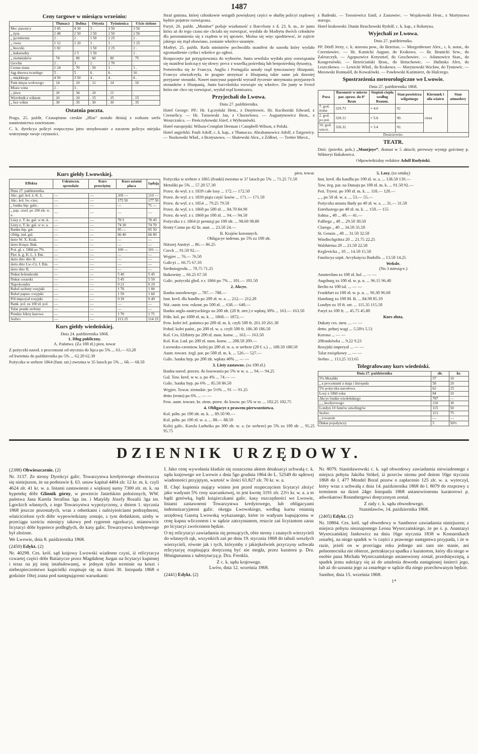1487
Ceny targowe w miesiącu wrześniu:
| | Tłumacz | Dolina | Ottynia | Tyśmienica | Uście zielone |
| --- | --- | --- | --- | --- | --- |
| Mec pszenicy | 3 45 | 4 30 | 3 . | 3 50 | 3 50 |
| „ żyta | 2 48 | 2 50 | 2 50 | 2 50 | 2 50 |
| „ jęczmienia | 2 . | 2 . | 1 50 | 2 25 | 2 . |
| „ owsa | 1 12 | 1 20 | 1 . | 1 . | 1 25 |
| „ hreczki | 1 82 | . | 1 50 | 2 25 | 2 . |
| „ kukurudzy | . | 2 5 | 1 50 | . | 2 . |
| „ ziemniaków | . 74 | . 80 | . 60 | . 80 | . 75 |
| Grochu | 2 . | 3 . | 2 . | 2 70 | . |
| Cetnar siana | 1 24 | . 70 | . 50 | 1 . | 1 . |
| Sąg drzewa twardego | 5 . | 5 . | 6 . | 6 . | 10 . |
| „ miękkiego | 4 50 | 3 50 | 4 . | 4 . | 6 . |
| Funt mięsa wołowego | . 14 | . 10 | . 12 | . 14 | . 10 |
| Miara wina | 2 . | 3 . | | | |
| „ piwa | . 20 | . 36 | . 20 | . 21 | . |
| Wyrobnik z wiktem | . 20 | . 20 | . 15 | . 15 | . 15 |
| „ bez wiktu | . 30 | . 35 | . 30 | . 30 | . 35 |
Ostatnia poczta.
Praga, 25. paźdz. Czasopismo czeskie „Hlas“ zostało dzisiaj z rozkazu szefa namiestnictwa zawieszone.
C. k. dyrekcya policyi rozpoczyna jutro urzędowanie a zarazem policya miejska wstrzymuje swoje czynności.
Straż gminna, której członkowie wstąpili powiększej części w służbę policyi rządowej będzie pojutrze rozwiązana.
Paryż, 26. paźdz. „Monitor“ podaje wiadomość z Barcelony z d. 23. b. m., że junta która aż do tego czasu nie chciała się rozwiązać, wysłała do Madrytu dwóch członków dla porozumienia się z rządem w tej sprawie. Można się więc spodziewać, że zajście jakiego się ztąd obawiano, zostanie wkrótce usunięte.
Madryt, 25. paźdz. Rada ministrów pochwaliła manifest do narodu który wydało zgromadzenie cyrku i wkrótce go ogłosi.
Rozpoczęto już przygotowania do wyborów. Junta sewilska wydała przy rozwiązaniu się manifest kończący się słowy: precz z wszelką pośrednią lub bezpośrednią dynastyą.
Potwierdza się że Francya, Anglia i Portugalia uznały rząd tymczasowy Hiszpanii. Francya oświadczyła, że pragnie utrzymać z Hiszpanią takie same jak dawniej przyjazne stosunki. Nawet nuncyusz papiezki wyraził życzenie utrzymania przyjaznych stosunków z Hiszpanią. Junta barcelońska rozwiąże się wkrótce. Do junty w Ferrol która nie chce się rozwiązać, wysłał rząd komisarza.
Przyjechali do Lwowa.
Dnia 27. października.
Hotel George: PP.: Hr. Łączyński Henr., z Dmytrowic. Hr. Raciborski Edward, z Czernelicy. — Hr. Tarnowski Jan, z Chorzelowa. — Augustynowicz Bron., z Woszczańca. — Pieńczykowski Józef, z Wybranówki.
Hotel europejski: Wilson-Cemplatt Herman i Campbell-Wilson, z Polski.
Hotel angielski: Pauli Adolf, c. k. kap., z Tłumacza. Abrahamowicz Adolf, z Targowicy. — Noskowski Wład., z Bratyszowa. — Służewski Alex., z Żółkwi. — Tretter Miecz.,
z Rudenki. — Torosiewicz Emil, z Zastawiec. — Wojakowski Henr., z Martynowa starego.
Hotel krakowski: Dunin Rzuchowski Rydolf, c. k. kap., z Rohatyna.
Wyjechali ze Lwowa.
Dnia 27. października.
PP. Dörfl Jerzy, c. k. starosta pow., do Brzeżan. — Morgenbesser Alex., c. k. notar., do Czerniowiec. — Hr. Karnicki August, do Krakowa. — Br. Brunicki Sew., do Zaleszczyk. — Agopsowicz Krzysztof, do Grochowiec. — Adamowicz Stan., do Kongresówki. — Brześciański Bron., do Brzuchowic. — Hulimka Alex, do Leszczkowa. — Lewicki Wład., do Krakowa. — Marynowski Wacław, do Tyniowic. — Morawski Romuald, do Kowalówki. — Pawłowski Kazimierz, do Hulczego.
Spostrzeżenia meteorologiczne we Lwowie.
Dnia 27. października 1868.
| Pora | Barometr w mierze par. sprow. do 0° Reau | Stopień ciepła według Reaum. | Stan powietrza wilgotnego | Kierunek i siła wiatru | Stan atmosfery |
| --- | --- | --- | --- | --- | --- |
| 7. god. zrana | 329.73 | + 4.0 | 92 | cisza | |
| 2. god. po poł. | 328.12 | + 5.6 | 90. | | |
| 10. god. wiecz. | 326.32 | + 3.4 | 92. | | |
| Deszczowno. | | | | | |
TEATR.
Dziś: (przedst. pols.) „Montjoye“, dramat w 5 aktach; pierwszy występ gościnny p. Wiktoryi Bakałowicz.
Odpowiedzialny redaktor Adolf Rudyński.
Kurs giełdy Lwowskiej.
| Effekta | Uskuteczn. sprzedaże | Kurs przeciętny | Kurs ostatni płaca | żądają |
| --- | --- | --- | --- | --- |
| Dnia 27. października. | | | | |
| Akc. gal. kol. ż. K. L. | — | — | 209 — | 210 — |
| Akc. kol. lw.-czer. | — | — | 175 50 | 177 50 |
| „ banku hip. galic. | — | — | — | 71 — |
| „ pap. czerl. po 200 złr. w. a. | — | — | — | — |
| Listy z. T. kr. gal. w m. k. | — | — | 78 5 | 78 45 |
| Listy z. T. kr. gal. w w. a. | — | — | 74 30 | 74 70 |
| Banku hip. gal. | — | — | 85 — | 85 50 |
| Oblig. ind. gal. | — | — | 66 40 | 66 80 |
| detto W. X. Krak. | — | — | — | — |
| detto Księst. Buk. | — | — | — | — |
| Poż. gl. r. 1866 po 7% | — | — | 100 — | 101 — |
| Pier. k. g. K. L. I. Em. | — | — | — | — |
| detto dtto dtto II. | — | — | — | — |
| detto dtto Lw.-Cz. I. Em. | — | — | — | — |
| detto dtto II. | — | — | — | — |
| Dukat holenderski | — | — | 5 40 | 5 45 |
| Dukat cesarski | — | — | 5 45 | 5 50 |
| Napoleondor | — | — | 9 21 | 9 29 |
| Rubel srebrny rosyjski | — | — | 1 76 | 1 80 |
| Rubel papier. rosyjski | — | — | 1 59 | 1 60 |
| Pół imperyał rosyjski | — | — | 9 39 | 9 49 |
| Bank. pol. za 100 zł. pol. | — | — | — | — |
| Talar pruski srebrny | — | — | — | — |
| Pruskie bilety kasowe | — | — | 1 70 | 1 71 |
| Srebro | — | — | 113 25 | 114 25 |
Kurs giełdy wiedeńskiej.
Dnia 24. października 1868.
1. Dług publiczny.
A. Państwa. (Za 100 zł.) pien. towar
Z pożyczki narod. z procentami od stycznia do lipca po 5% ... 63.— 63.20
od kwietnia do października po 5% ... 62.20 62.30
Pożyczka w srebrze 1864 (funt. szt.) zwrotna w 35 latach po 5% ... 68.— 68.50
pien. towar.
Pożyczka w srebrze z 1865 (franki) zwrotna w 37 latach po 5% ... 71.25 71.50
Metaliki po 5% ... 57.20 57.30
Przez. do wyl. z r. 1839 całe losy ... 172.— 172.50
Przez. do wyl. z r. 1839 piąta część losów ... 171.— 171.50
Przez. do wyl. z r. 1854 ... 79.25 79.50
Przez. do wyl. z r. 1860 po 500 zł. ... 84.70 84.90
Przez. do wyl. z r. 1860 po 100 zł. ... 94.— 94.50
Pożyczka z r. 1864 (z premią) po 100 złr. ... 98.60 98.80
Renty Como po 42 lir. aust. ... 23.50 24.—
B. Krajów koronnych.
Obligacye indemn. po 5% za 100 złr.
Niższej Austryi ... 86.— 86.25
Czech ... 91.50 92.—
Węgier ... 76.— 76.50
Galicyi ... 66.75 67.10
Siedmiogrodu ... 70.75 71.25
Bukowiny ... 66.25 67.50
Galic. pożyczki głod. z r. 1866 po 7% ... 101.— 101.50
2. Akcye.
Banku narodowego ... 787.— 788.—
Inst. kred. dla handlu po 200 zł. w. a. ... 212.— 212.20
Niż.-austr. tow. eskont. po 500 zł. ... 638.— 640.—
Banku anglo-austryackiego na 200 złr. (20 ft. ster.) z wpłatą 30% ... 163.— 163.50
Półn. kol. po 1000 zł. m. k. ... 1868.— 1872.—
Pow. kolei żel. państwa po 200 zł. m. k. czyli 500 fr. 261.10 261.30
Połud. kolei państ., po 200 zł. w. a. czyli 500 fr. 186.30 186.50
Kol. Ces. Elżbiety po 200 zł. mon. konw. ... 163.— 163.50
Kol. Kar. Lud. po 200 zł. mon. konw. ... 208.50 209.—
Lwowsko-czerniow. kolej po 200 zł. w. a. w srebrze (20 f. s.) ... 180.50 180.50
Austr. towarz. żegl. par. po 500 zł. m. k. ... 526.— 527.—
Galic. banku hyp. po 200 złr. wpłata 40% ... — —
3. Listy zastawne. (za 100 zł.)
Banku narod. przezn. do losowania po 5% w w. a. ... 94.— 94.25
Gal. Tow. kred. w w. a. po 4% ... 74.— —
Galic. banku hyp. po 6% ... 85.50 86.50
Węgier. Towar. ziemskie. po 5½% ... 91 — 91.25
detto (renta) po 6% ... — —
Pow. austr. towarz. kr. ziem. przez. do losow. po 5% w sr. ... 102.25 102.75
4. Obligacye z prawem pierwszeństwa.
Kol. półn. po 100 złr. m. k. ... 89.50 90.—
Kol. półn. po 100 zł. w. a. ... 88.— 88.50
Kolej galic. Karola Ludwika po 300 złr. w. a. (w srebrze) po 5% za 100 złr ... 95.25 95.75
5. Losy. (za sztukę)
Inst. kred. dla handlu po 100 zł. w. a. ... 138.50 139.—
Tow. żeg. par. na Dunaju po 100 zł. m. k. ... 91.50 92.—
Poż. Tryest. po 100 zł. m. k. ... 118.— 120.—
„ „ po 50 zł. w. a. ... 53.— 55.—
Pożyczka miasta Budy po 40 zł. w. a. ... 31.— 31.50
Esterhazego po 40 zł. m. k. ... 150.— 155
Salma „ 40 ... 40.— 41.—
Palfiego „ 40 ... 29.50 30.50
Clarego „ 40 ... 34.50 35.50
St. Genois „ 40 ... 31.50 32.50
Windischgrätza 20 ... 21.75 22.25
Waldsteina 20 ... 21.50 22.50
Keglevicha „ 10 ... 14.50 15.50
Fundacya szpit. Arcyksięcia Rudolfa ... 13.50 14.25
Weksle.
(Na 3 miesiące.)
Amsterdam za 100 zł. hol ... — —
Augsburg za 100 zł. w. p. n. ... 96.15 96.40
Berlin za 100 tal. ... — —
Frankfurt za 100 zł. w. p. n. ... 96.30 96.60
Hamburg za 100 M. B. ... 84.90 85.10
Londyn za 10 ft. szt. ... 115.35 115.50
Paryż za 100 fr. ... 45.75 45.80
Kurs złota.
Dukaty ces. men. ... — —
detto. pełnej wagi ... 5.50½ 5.51
Korona ... — —
20frankówka ... 9.22 9.23
Rosyjski imperyał ... — —
Talar związkowy ... — —
Srebro ... 113.25 113.65
Telegrafowany kurs wiedeński.
| Dnia 27. października | złr. | kr. |
| --- | --- | --- |
| 5% Metaliki | 57 | 10 |
| „ z procentami z maja i listopada | 58 | 20 |
| 5% pożyczka narodowa | 62 | 25 |
| Losy z 1860 roku | 84 | 10 |
| Akcye banku wiedeńskiego | 787 | — |
| „ „ kredytowego | 210 | 30 |
| Londyn 10 funtów szterlingów | 115 | 50 |
| Srebro | 113 | 75 |
| „ towarem | — | — |
| Dukat pojedynczy | 5 | 50½ |
DZIENNIK URZĘDOWY.
(2388) Obwieszczenie. (2)
Nr. 3137. Ze strony Dyrekcyi galic. Towarzystwa kredytowego obwieszcza się niniejszem, że na podstawie §. 63. ustaw kapitał 4404 złr. 12 kr. m. k. czyli 4624 złr. 41 kr. w. a. listami zastawnemi z większej sumy 7300 złr. m. k. na hypotekę dóbr Glinnik górny, w powiecie Jasielskim położonych, WW. państwa Jana Karola Serafina 3ga im. i Matyldy Józefy Rozalii 3ga im. Lgockich własnych, z tego Towarzystwa wypożyczony, z dniem 1. stycznia 1868 jeszcze pozostałych, wraz z odsetkami i należytościami podrzędnemi, właścicielom tych dóbr wypowiedziany zostaje, z tym dodatkiem, ażeby w przeciągu sześciu miesięcy takowy pod rygorem egzekucyi, mianowicie licytacyi dóbr hypotece podległych, do kasy galic. Towarzystwa kredytowego był złożone.
We Lwowie, dnia 8. października 1868.
(2450) Edykt. (2)
Nr. 40298. Ces. król. sąd krajowy Lwowski wiadomo czyni, iż relicytacya czwartej części dóbr Batiatycze przez Magdalenę Jurgas na licytacyi kupionej i teraz na jej imię intabulowanej, w jednym tylko terminie na koszt i niebezpieczeństwo kupicielki rozpisuje się na dzień 30. listopada 1868 o godzinie 10tej zrana pod następującemi warunkami:
I. Jako cenę wywołania kładzie się oznaczona aktem detaksacyi uchwałą c. k. sądu krajowego we Lwowie z dnia 5go grudnia 1864 do L. 52549 do sądowej wiadomości przyjętym, wartość w ilości 63.827 złr. 70 kr. w. a.
II. Chęć kupienia mający winien jest przed rozpoczęciem licytacyi złożyć jako wadyum 5% ceny szacunkowej, to jest kwotę 3191 złr. 23½ kr. w. a. a to bądź gotówką, bądź książeczkami galic. kasy oszczędności we Lwowie, listami zastawnemi Towarzystwa kredytowego, lub obligacyami indemnizacyjnemi galic. okręgu Lwowskiego, według kursu ostatnią urzędową Gazetą Lwowską wykazanego, które to wadyum kupującemu w cenę kupna wliczonem i w sądzie zatrzymanem, reszcie zaś licytantom zaraz po licytacyi zwróconem będzie.
O tej relicytacyi zawiadamia się proszących, obie strony i znanych wierzycieli do własnych rąk, wszystkich zaś po dniu 19. stycznia 1868 do tabuli weszłych wierzycieli, równie jak i tych, którymby z jakiejkolwiek przyczyny uchwała relicytacyę rozpisująca doręczoną być nie mogła, przez kuratora p. Dra. Hönigsmanna z substytucyą p. Dra. Frenkla.
Z c. k. sądu krajowego.
Lwów, dnia 12. września 1868.
(2441) Edykt. (2)
Nr. 8079. Stanisławowski c. k. sąd obwodowy zawiadamia niewiadomego z miejsca pobytu Jakóba Stökel, iż przeciw niemu pod dniem 10go stycznia 1868 do l. 477 Mendel Boral pozew o zapłacenie 125 złr. w. a. wytoczył, który wraz z uchwałą z dnia 14. października 1868 do l. 8079 do rozprawy z terminem na dzień 24go listopada 1868 ustanowionemu kuratorowi p. adwokatowi Rosenbergowi doręczonym został.
Z rady c. k. sądu obwodowego.
Stanisławów, 14. października 1868.
(2405) Edykt. (2)
Nr. 10804. Ces. król. sąd obwodowy w Samborze zawiadamia niniejszem; z miejsca pobytu nieznajomego Leona Wysoczańskiego, że po ś. p. Anastazyi Wysoczańskiej Jankowicz na dniu 16go stycznia 1838 w Komarnikach zmarłej, na niego spadek w ¼ części z prawnego następstwa przypada, i że w razie, jeżeli on w przeciągu roku jednego ani sam nie stanie, ani pełnomocnika nie obierze, pertraktacya spadku z kuratorem, który dla niego w osobie pana Michała Wysoczańskiego ustanowiony został, przedsięwziętą, a spadek jemu należący się aż do ustalenia dowodu nastąpionej śmierci jego, lub aż do uznania jego za zmarłego w sądzie dla niego przechowanym będzie.
Sambor, dnia 15. września 1868.
1*